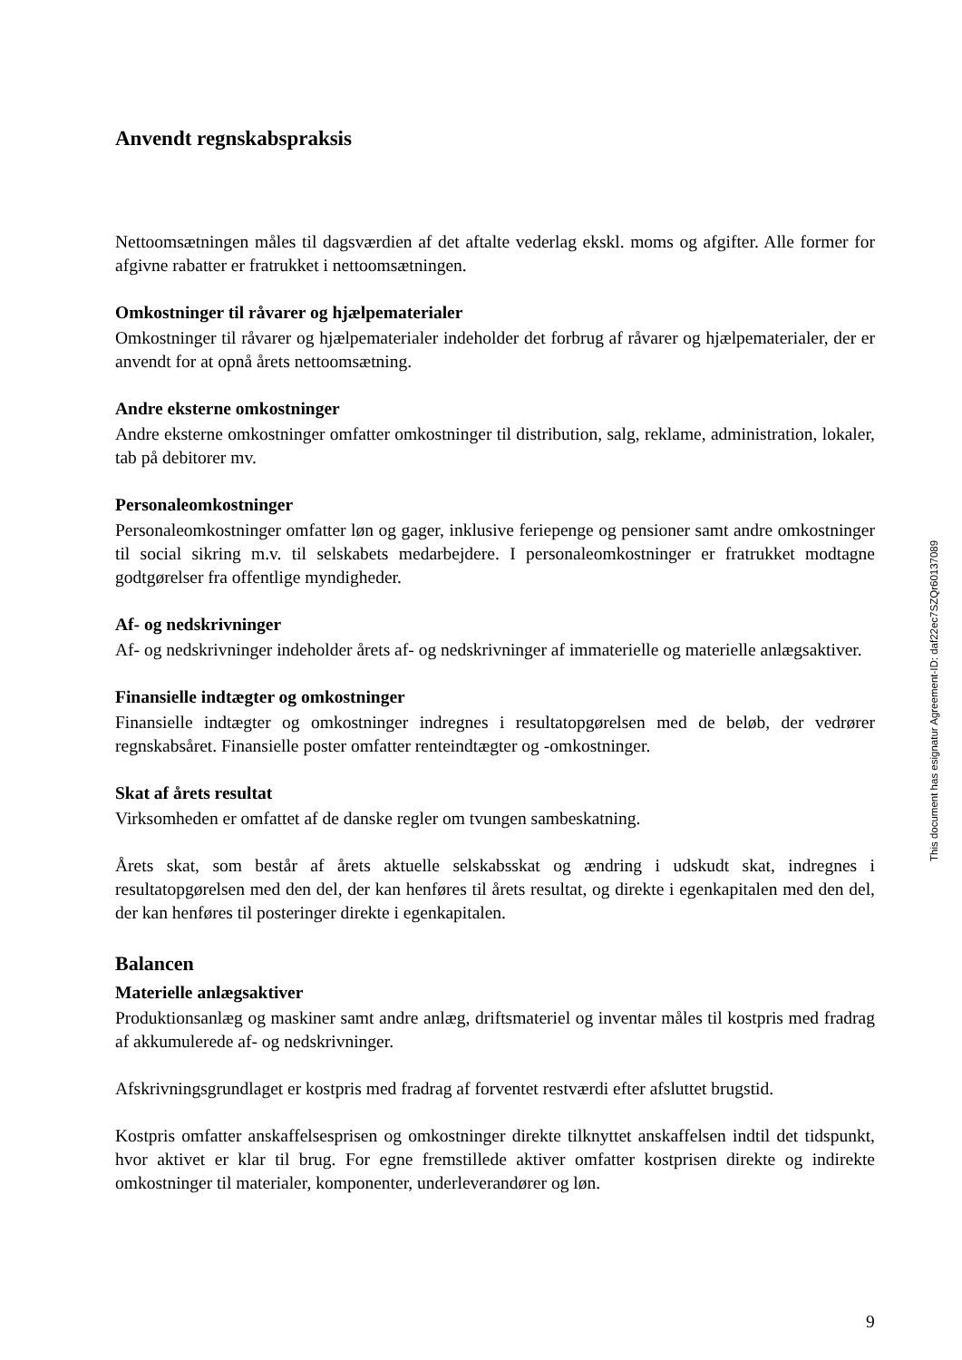Anvendt regnskabspraksis
Nettoomsætningen måles til dagsværdien af det aftalte vederlag ekskl. moms og afgifter. Alle former for afgivne rabatter er fratrukket i nettoomsætningen.
Omkostninger til råvarer og hjælpematerialer
Omkostninger til råvarer og hjælpematerialer indeholder det forbrug af råvarer og hjælpematerialer, der er anvendt for at opnå årets nettoomsætning.
Andre eksterne omkostninger
Andre eksterne omkostninger omfatter omkostninger til distribution, salg, reklame, administration, lokaler, tab på debitorer mv.
Personaleomkostninger
Personaleomkostninger omfatter løn og gager, inklusive feriepenge og pensioner samt andre omkostninger til social sikring m.v. til selskabets medarbejdere. I personaleomkostninger er fratrukket modtagne godtgørelser fra offentlige myndigheder.
Af- og nedskrivninger
Af- og nedskrivninger indeholder årets af- og nedskrivninger af immaterielle og materielle anlægsaktiver.
Finansielle indtægter og omkostninger
Finansielle indtægter og omkostninger indregnes i resultatopgørelsen med de beløb, der vedrører regnskabsåret. Finansielle poster omfatter renteindtægter og -omkostninger.
Skat af årets resultat
Virksomheden er omfattet af de danske regler om tvungen sambeskatning.
Årets skat, som består af årets aktuelle selskabsskat og ændring i udskudt skat, indregnes i resultatopgørelsen med den del, der kan henføres til årets resultat, og direkte i egenkapitalen med den del, der kan henføres til posteringer direkte i egenkapitalen.
Balancen
Materielle anlægsaktiver
Produktionsanlæg og maskiner samt andre anlæg, driftsmateriel og inventar måles til kostpris med fradrag af akkumulerede af- og nedskrivninger.
Afskrivningsgrundlaget er kostpris med fradrag af forventet restværdi efter afsluttet brugstid.
Kostpris omfatter anskaffelsesprisen og omkostninger direkte tilknyttet anskaffelsen indtil det tidspunkt, hvor aktivet er klar til brug. For egne fremstillede aktiver omfatter kostprisen direkte og indirekte omkostninger til materialer, komponenter, underleverandører og løn.
This document has esignatur Agreement-ID: daf22ec7SZQr60137089
9